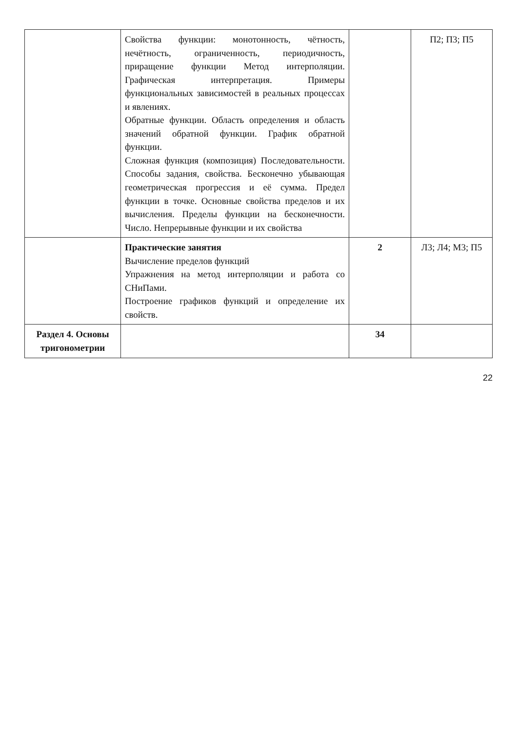| | Свойства функции: монотонность, чётность, нечётность, ограниченность, периодичность, приращение функции Метод интерполяции. Графическая интерпретация. Примеры функциональных зависимостей в реальных процессах и явлениях. Обратные функции. Область определения и область значений обратной функции. График обратной функции. Сложная функция (композиция) Последовательности. Способы задания, свойства. Бесконечно убывающая геометрическая прогрессия и её сумма. Предел функции в точке. Основные свойства пределов и их вычисления. Пределы функции на бесконечности. Число. Непрерывные функции и их свойства | | П2; П3; П5 |
| | Практические занятия Вычисление пределов функций Упражнения на метод интерполяции и работа со СНиПами. Построение графиков функций и определение их свойств. | 2 | Л3; Л4; М3; П5 |
| Раздел 4. Основы тригонометрии | | 34 | |
22